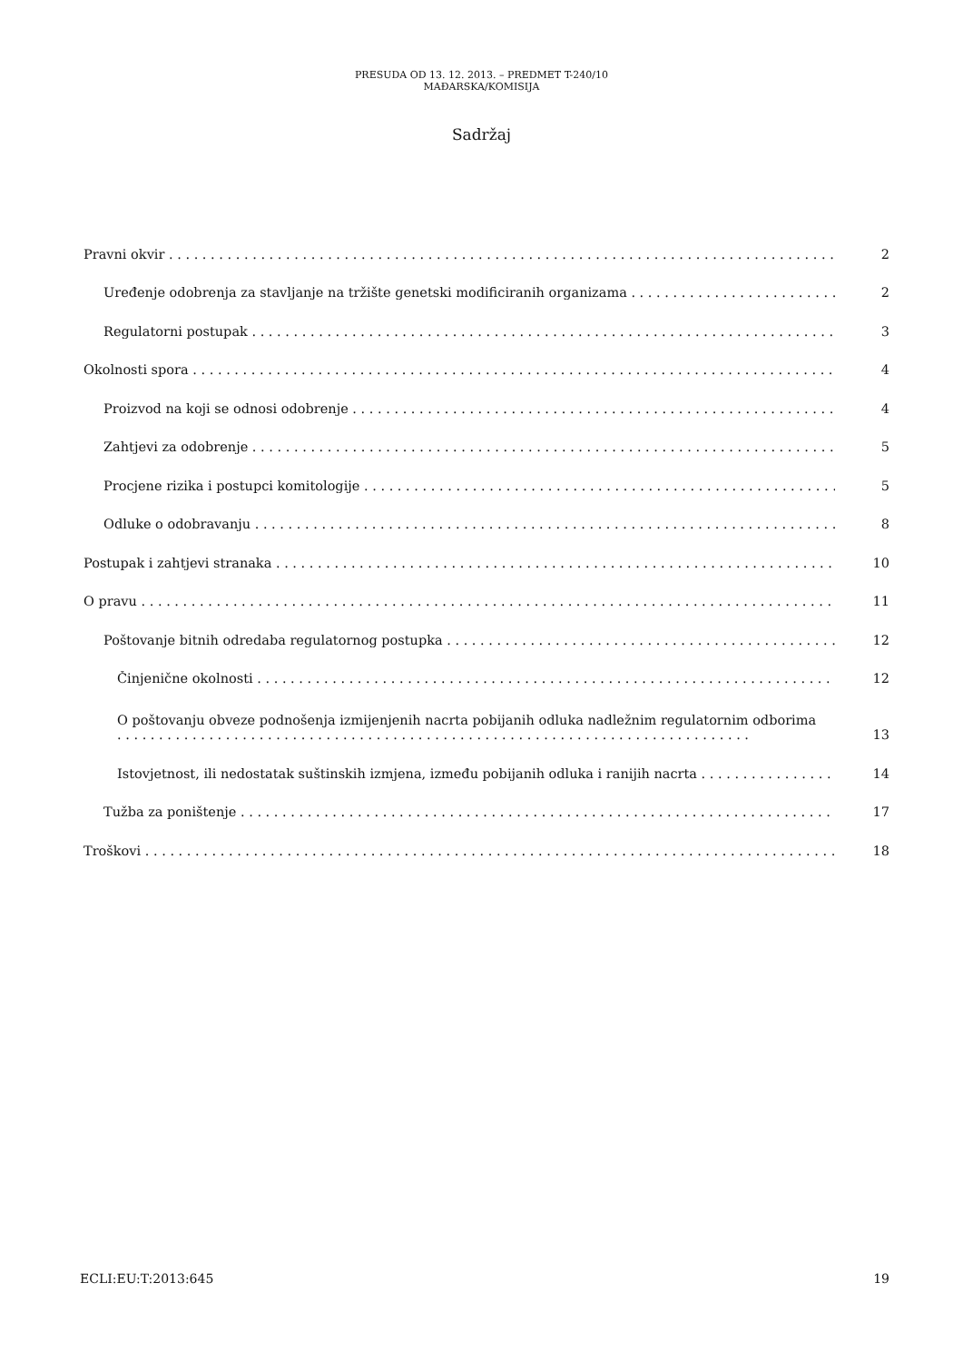PRESUDA OD 13. 12. 2013. – PREDMET T-240/10
MAĐARSKA/KOMISIJA
Sadržaj
Pravni okvir
2
Uređenje odobrenja za stavljanje na tržište genetski modificiranih organizama
2
Regulatorni postupak
3
Okolnosti spora
4
Proizvod na koji se odnosi odobrenje
4
Zahtjevi za odobrenje
5
Procjene rizika i postupci komitologije
5
Odluke o odobravanju
8
Postupak i zahtjevi stranaka
10
O pravu
11
Poštovanje bitnih odredaba regulatornog postupka
12
Činjenične okolnosti
12
O poštovanju obveze podnošenja izmijenjenih nacrta pobijanih odluka nadležnim regulatornim odborima . . . . . . . . . . . . . . . . . . . . . . . . . . . . . . . . . . . . . . . . . . . . . . . . . . . . . . . . . . . . . . . . . . . . . . . . . . . .
13
Istovjetnost, ili nedostatak suštinskih izmjena, između pobijanih odluka i ranijih nacrta
14
Tužba za poništenje
17
Troškovi
18
ECLI:EU:T:2013:645 19